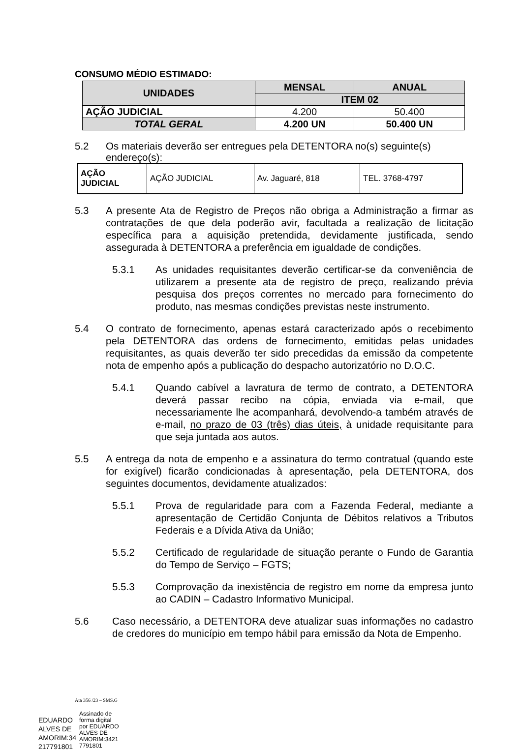CONSUMO MÉDIO ESTIMADO:
| UNIDADES | MENSAL | ANUAL |
| --- | --- | --- |
| | ITEM 02 | |
| AÇÃO JUDICIAL | 4.200 | 50.400 |
| TOTAL GERAL | 4.200 UN | 50.400 UN |
5.2 Os materiais deverão ser entregues pela DETENTORA no(s) seguinte(s) endereço(s):
| AÇÃO JUDICIAL | AÇÃO JUDICIAL | Av. Jaguaré, 818 | TEL. 3768-4797 |
5.3 A presente Ata de Registro de Preços não obriga a Administração a firmar as contratações de que dela poderão avir, facultada a realização de licitação específica para a aquisição pretendida, devidamente justificada, sendo assegurada à DETENTORA a preferência em igualdade de condições.
5.3.1 As unidades requisitantes deverão certificar-se da conveniência de utilizarem a presente ata de registro de preço, realizando prévia pesquisa dos preços correntes no mercado para fornecimento do produto, nas mesmas condições previstas neste instrumento.
5.4 O contrato de fornecimento, apenas estará caracterizado após o recebimento pela DETENTORA das ordens de fornecimento, emitidas pelas unidades requisitantes, as quais deverão ter sido precedidas da emissão da competente nota de empenho após a publicação do despacho autorizatório no D.O.C.
5.4.1 Quando cabível a lavratura de termo de contrato, a DETENTORA deverá passar recibo na cópia, enviada via e-mail, que necessariamente lhe acompanhará, devolvendo-a também através de e-mail, no prazo de 03 (três) dias úteis, à unidade requisitante para que seja juntada aos autos.
5.5 A entrega da nota de empenho e a assinatura do termo contratual (quando este for exigível) ficarão condicionadas à apresentação, pela DETENTORA, dos seguintes documentos, devidamente atualizados:
5.5.1 Prova de regularidade para com a Fazenda Federal, mediante a apresentação de Certidão Conjunta de Débitos relativos a Tributos Federais e a Dívida Ativa da União;
5.5.2 Certificado de regularidade de situação perante o Fundo de Garantia do Tempo de Serviço – FGTS;
5.5.3 Comprovação da inexistência de registro em nome da empresa junto ao CADIN – Cadastro Informativo Municipal.
5.6 Caso necessário, a DETENTORA deve atualizar suas informações no cadastro de credores do município em tempo hábil para emissão da Nota de Empenho.
Ata 356 /23 – SMS.G
EDUARDO
ALVES DE
AMORIM:34
217791801
Assinado de
forma digital
por EDUARDO
ALVES DE
AMORIM:3421
7791801